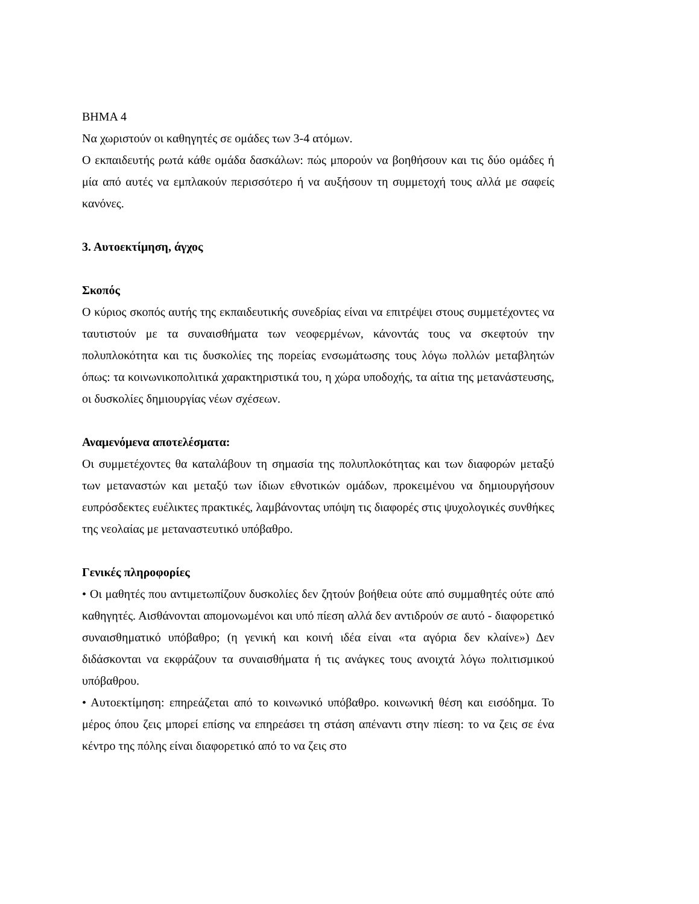BHMA 4
Να χωριστούν οι καθηγητές σε ομάδες των 3-4 ατόμων.
Ο εκπαιδευτής ρωτά κάθε ομάδα δασκάλων: πώς μπορούν να βοηθήσουν και τις δύο ομάδες ή μία από αυτές να εμπλακούν περισσότερο ή να αυξήσουν τη συμμετοχή τους αλλά με σαφείς κανόνες.
3. Αυτοεκτίμηση, άγχος
Σκοπός
Ο κύριος σκοπός αυτής της εκπαιδευτικής συνεδρίας είναι να επιτρέψει στους συμμετέχοντες να ταυτιστούν με τα συναισθήματα των νεοφερμένων, κάνοντάς τους να σκεφτούν την πολυπλοκότητα και τις δυσκολίες της πορείας ενσωμάτωσης τους λόγω πολλών μεταβλητών όπως: τα κοινωνικοπολιτικά χαρακτηριστικά του, η χώρα υποδοχής, τα αίτια της μετανάστευσης, οι δυσκολίες δημιουργίας νέων σχέσεων.
Αναμενόμενα αποτελέσματα:
Οι συμμετέχοντες θα καταλάβουν τη σημασία της πολυπλοκότητας και των διαφορών μεταξύ των μεταναστών και μεταξύ των ίδιων εθνοτικών ομάδων, προκειμένου να δημιουργήσουν ευπρόσδεκτες ευέλικτες πρακτικές, λαμβάνοντας υπόψη τις διαφορές στις ψυχολογικές συνθήκες της νεολαίας με μεταναστευτικό υπόβαθρο.
Γενικές πληροφορίες
• Οι μαθητές που αντιμετωπίζουν δυσκολίες δεν ζητούν βοήθεια ούτε από συμμαθητές ούτε από καθηγητές. Αισθάνονται απομονωμένοι και υπό πίεση αλλά δεν αντιδρούν σε αυτό - διαφορετικό συναισθηματικό υπόβαθρο; (η γενική και κοινή ιδέα είναι «τα αγόρια δεν κλαίνε») Δεν διδάσκονται να εκφράζουν τα συναισθήματα ή τις ανάγκες τους ανοιχτά λόγω πολιτισμικού υπόβαθρου.
• Αυτοεκτίμηση: επηρεάζεται από το κοινωνικό υπόβαθρο. κοινωνική θέση και εισόδημα. Το μέρος όπου ζεις μπορεί επίσης να επηρεάσει τη στάση απέναντι στην πίεση: το να ζεις σε ένα κέντρο της πόλης είναι διαφορετικό από το να ζεις στο